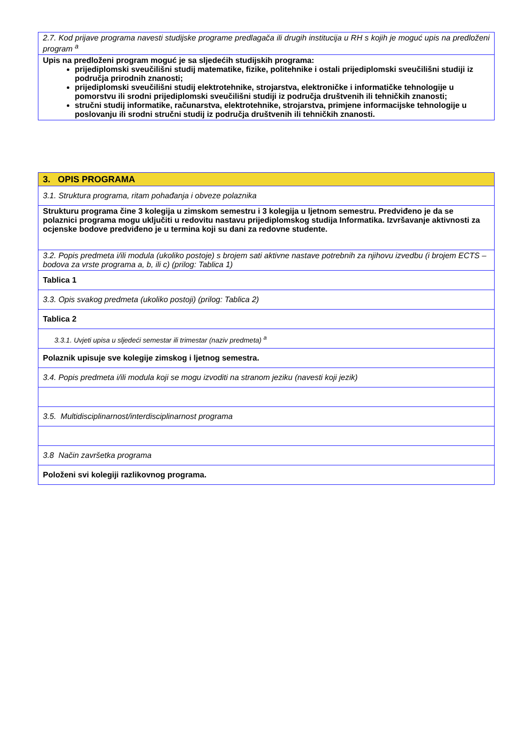| 2.7. Kod prijave programa navesti studijske programe predlagača ili drugih institucija u RH s kojih je moguć upis na predloženi program <sup>a</sup> |
| Upis na predloženi program moguć je sa sljedećih studijskih programa: prijediplomski sveučilišni studij matematike, fizike, politehnike i ostali prijediplomski sveučilišni studiji iz područja prirodnih znanosti; prijediplomski sveučilišni studij elektrotehnike, strojarstva, elektroničke i informatičke tehnologije u pomorstvu ili srodni prijediplomski sveučilišni studiji iz područja društvenih ili tehničkih znanosti; stručni studij informatike, računarstva, elektrotehnike, strojarstva, primjene informacijske tehnologije u poslovanju ili srodni stručni studij iz područja društvenih ili tehničkih znanosti. |
| 3. OPIS PROGRAMA |
| 3.1. Struktura programa, ritam pohađanja i obveze polaznika |
| Strukturu programa čine 3 kolegija u zimskom semestru i 3 kolegija u ljetnom semestru. Predviđeno je da se polaznici programa mogu uključiti u redovitu nastavu prijediplomskog studija Informatika. Izvršavanje aktivnosti za ocjenske bodove predviđeno je u termina koji su dani za redovne studente. |
| 3.2. Popis predmeta i/ili modula (ukoliko postoje) s brojem sati aktivne nastave potrebnih za njihovu izvedbu (i brojem ECTS – bodova za vrste programa a, b, ili c) (prilog: Tablica 1) |
| Tablica 1 |
| 3.3. Opis svakog predmeta (ukoliko postoji) (prilog: Tablica 2) |
| Tablica 2 |
| 3.3.1. Uvjeti upisa u sljedeći semestar ili trimestar (naziv predmeta) <sup>a</sup> |
| Polaznik upisuje sve kolegije zimskog i ljetnog semestra. |
| 3.4. Popis predmeta i/ili modula koji se mogu izvoditi na stranom jeziku (navesti koji jezik) |
| 3.5. Multidisciplinarnost/interdisciplinarnost programa |
| 3.8 Način završetka programa |
| Položeni svi kolegiji razlikovnog programa. |